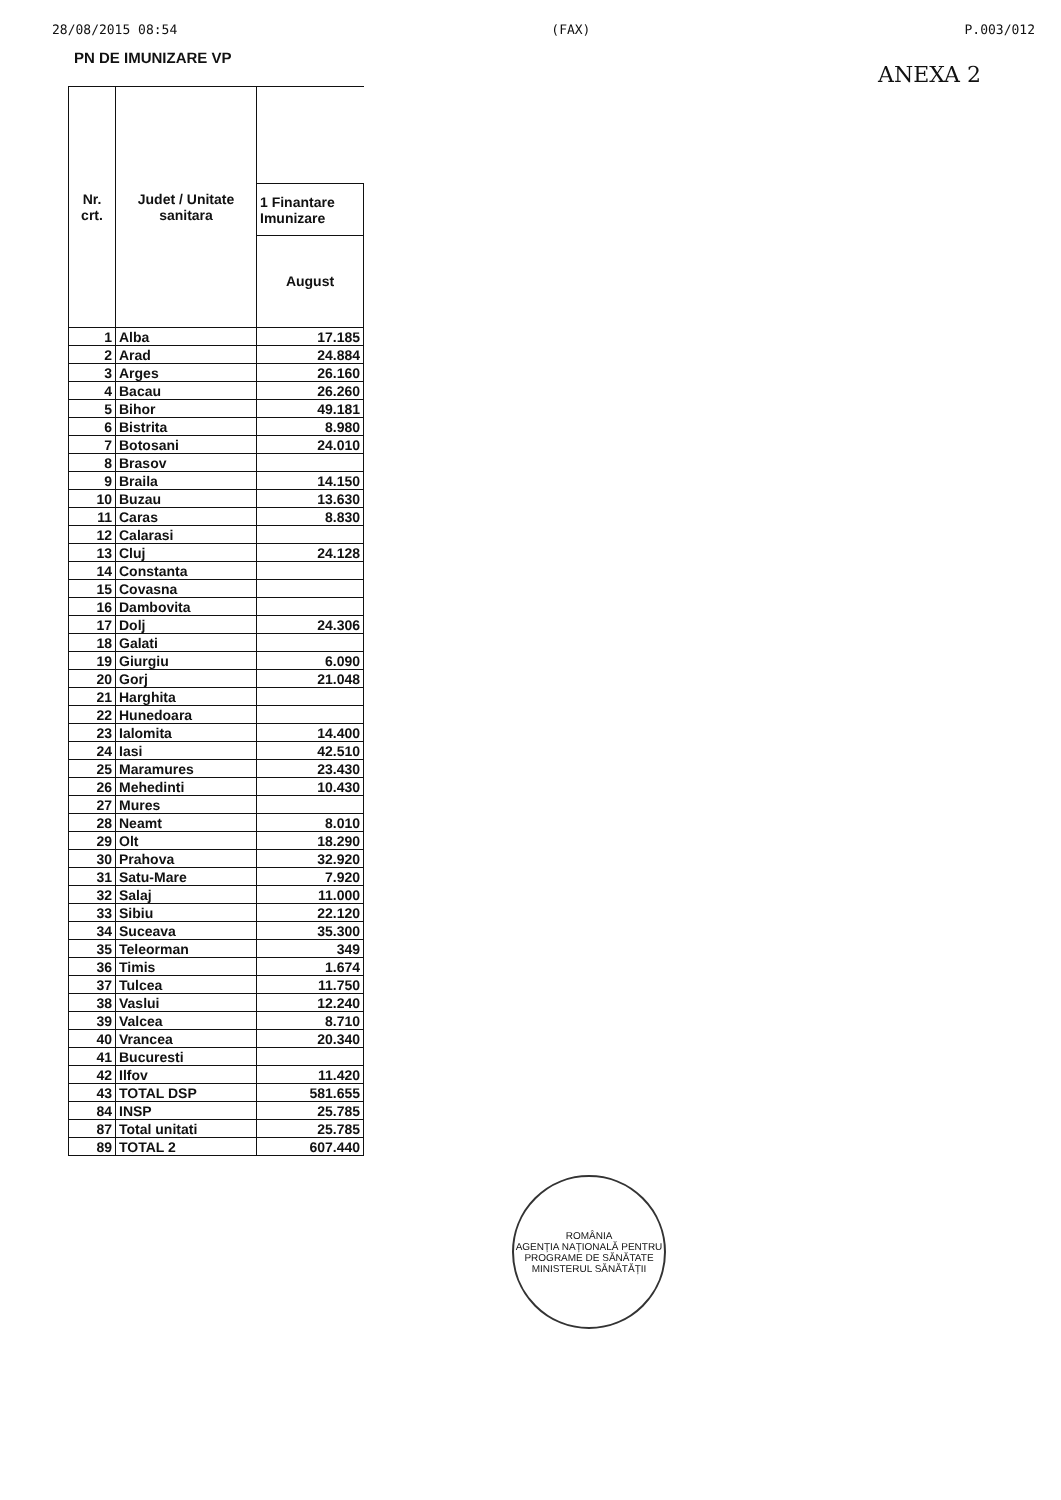28/08/2015 08:54 (FAX) P.003/012
PN DE IMUNIZARE VP
ANEXA 2
| Nr. crt. | Judet / Unitate sanitara | |
| --- | --- | --- |
| | | 1 Finantare Imunizare |
| | | August |
| 1 | Alba | 17.185 |
| 2 | Arad | 24.884 |
| 3 | Arges | 26.160 |
| 4 | Bacau | 26.260 |
| 5 | Bihor | 49.181 |
| 6 | Bistrita | 8.980 |
| 7 | Botosani | 24.010 |
| 8 | Brasov | |
| 9 | Braila | 14.150 |
| 10 | Buzau | 13.630 |
| 11 | Caras | 8.830 |
| 12 | Calarasi | |
| 13 | Cluj | 24.128 |
| 14 | Constanta | |
| 15 | Covasna | |
| 16 | Dambovita | |
| 17 | Dolj | 24.306 |
| 18 | Galati | |
| 19 | Giurgiu | 6.090 |
| 20 | Gorj | 21.048 |
| 21 | Harghita | |
| 22 | Hunedoara | |
| 23 | Ialomita | 14.400 |
| 24 | Iasi | 42.510 |
| 25 | Maramures | 23.430 |
| 26 | Mehedinti | 10.430 |
| 27 | Mures | |
| 28 | Neamt | 8.010 |
| 29 | Olt | 18.290 |
| 30 | Prahova | 32.920 |
| 31 | Satu-Mare | 7.920 |
| 32 | Salaj | 11.000 |
| 33 | Sibiu | 22.120 |
| 34 | Suceava | 35.300 |
| 35 | Teleorman | 349 |
| 36 | Timis | 1.674 |
| 37 | Tulcea | 11.750 |
| 38 | Vaslui | 12.240 |
| 39 | Valcea | 8.710 |
| 40 | Vrancea | 20.340 |
| 41 | Bucuresti | |
| 42 | Ilfov | 11.420 |
| 43 | TOTAL DSP | 581.655 |
| 84 | INSP | 25.785 |
| 87 | Total unitati | 25.785 |
| 89 | TOTAL 2 | 607.440 |
ROMÂNIA
AGENȚIA NAȚIONALĂ PENTRU PROGRAME DE SĂNĂTATE
MINISTERUL SĂNĂTĂȚII